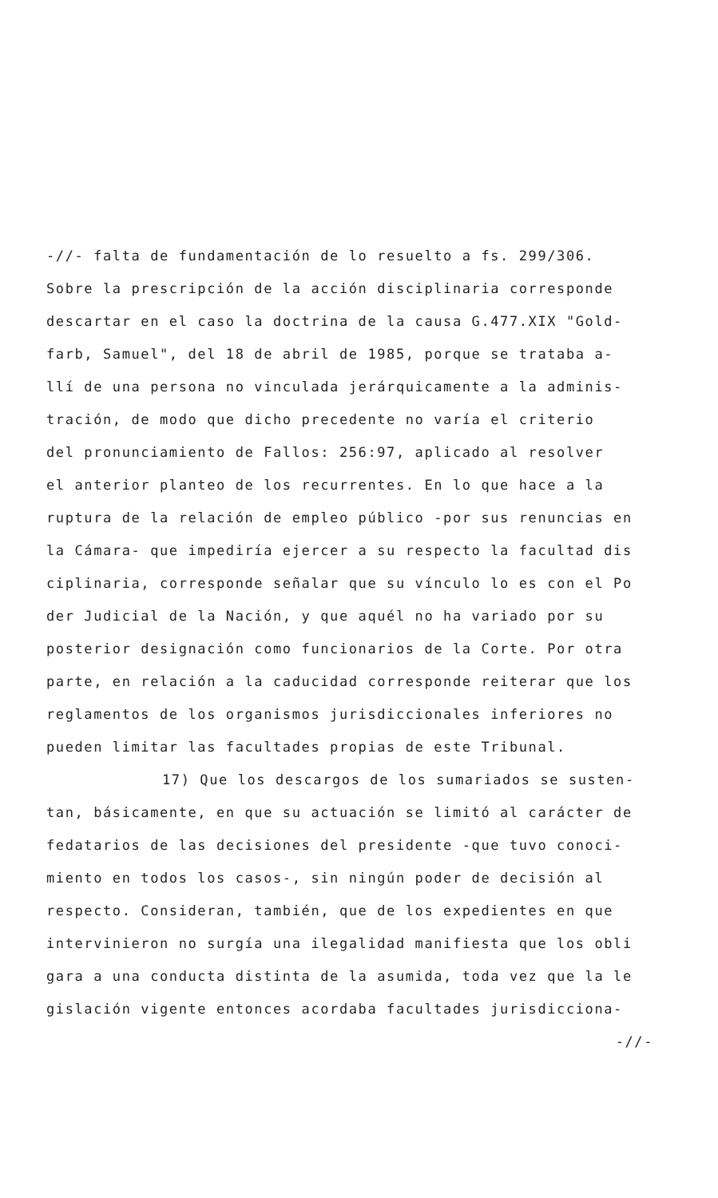-//- falta de fundamentación de lo resuelto a fs. 299/306.
Sobre la prescripción de la acción disciplinaria corresponde
descartar en el caso la doctrina de la causa G.477.XIX "Gold-
farb, Samuel", del 18 de abril de 1985, porque se trataba a-
llí de una persona no vinculada jerárquicamente a la adminis-
tración, de modo que dicho precedente no varía el criterio
del pronunciamiento de Fallos: 256:97, aplicado al resolver
el anterior planteo de los recurrentes. En lo que hace a la
ruptura de la relación de empleo público -por sus renuncias en
la Cámara- que impediría ejercer a su respecto la facultad dis
ciplinaria, corresponde señalar que su vínculo lo es con el Po
der Judicial de la Nación, y que aquél no ha variado por su
posterior designación como funcionarios de la Corte. Por otra
parte, en relación a la caducidad corresponde reiterar que los
reglamentos de los organismos jurisdiccionales inferiores no
pueden limitar las facultades propias de este Tribunal.
17) Que los descargos de los sumariados se susten-
tan, básicamente, en que su actuación se limitó al carácter de
fedatarios de las decisiones del presidente -que tuvo conoci-
miento en todos los casos-, sin ningún poder de decisión al
respecto. Consideran, también, que de los expedientes en que
intervinieron no surgía una ilegalidad manifiesta que los obli
gara a una conducta distinta de la asumida, toda vez que la le
gislación vigente entonces acordaba facultades jurisdicciona-
-//-